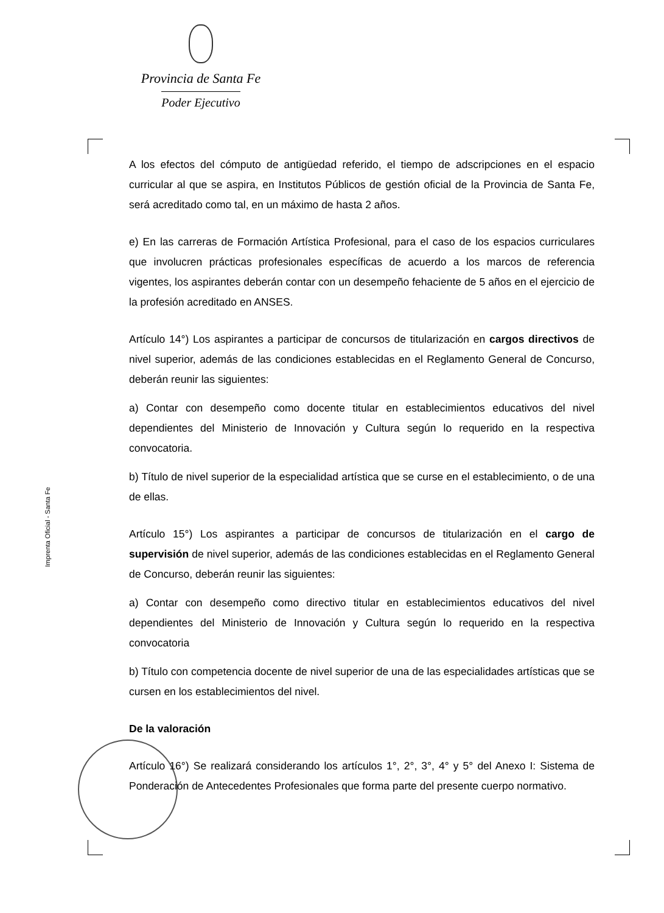Provincia de Santa Fe
Poder Ejecutivo
Imprenta Oficial - Santa Fe
A los efectos del cómputo de antigüedad referido, el tiempo de adscripciones en el espacio curricular al que se aspira, en Institutos Públicos de gestión oficial de la Provincia de Santa Fe, será acreditado como tal, en un máximo de hasta 2 años.
e) En las carreras de Formación Artística Profesional, para el caso de los espacios curriculares que involucren prácticas profesionales específicas de acuerdo a los marcos de referencia vigentes, los aspirantes deberán contar con un desempeño fehaciente de 5 años en el ejercicio de la profesión acreditado en ANSES.
Artículo 14°) Los aspirantes a participar de concursos de titularización en cargos directivos de nivel superior, además de las condiciones establecidas en el Reglamento General de Concurso, deberán reunir las siguientes:
a) Contar con desempeño como docente titular en establecimientos educativos del nivel dependientes del Ministerio de Innovación y Cultura según lo requerido en la respectiva convocatoria.
b) Título de nivel superior de la especialidad artística que se curse en el establecimiento, o de una de ellas.
Artículo 15°) Los aspirantes a participar de concursos de titularización en el cargo de supervisión de nivel superior, además de las condiciones establecidas en el Reglamento General de Concurso, deberán reunir las siguientes:
a) Contar con desempeño como directivo titular en establecimientos educativos del nivel dependientes del Ministerio de Innovación y Cultura según lo requerido en la respectiva convocatoria
b) Título con competencia docente de nivel superior de una de las especialidades artísticas que se cursen en los establecimientos del nivel.
De la valoración
Artículo 16°) Se realizará considerando los artículos 1°, 2°, 3°, 4° y 5° del Anexo I: Sistema de Ponderación de Antecedentes Profesionales que forma parte del presente cuerpo normativo.